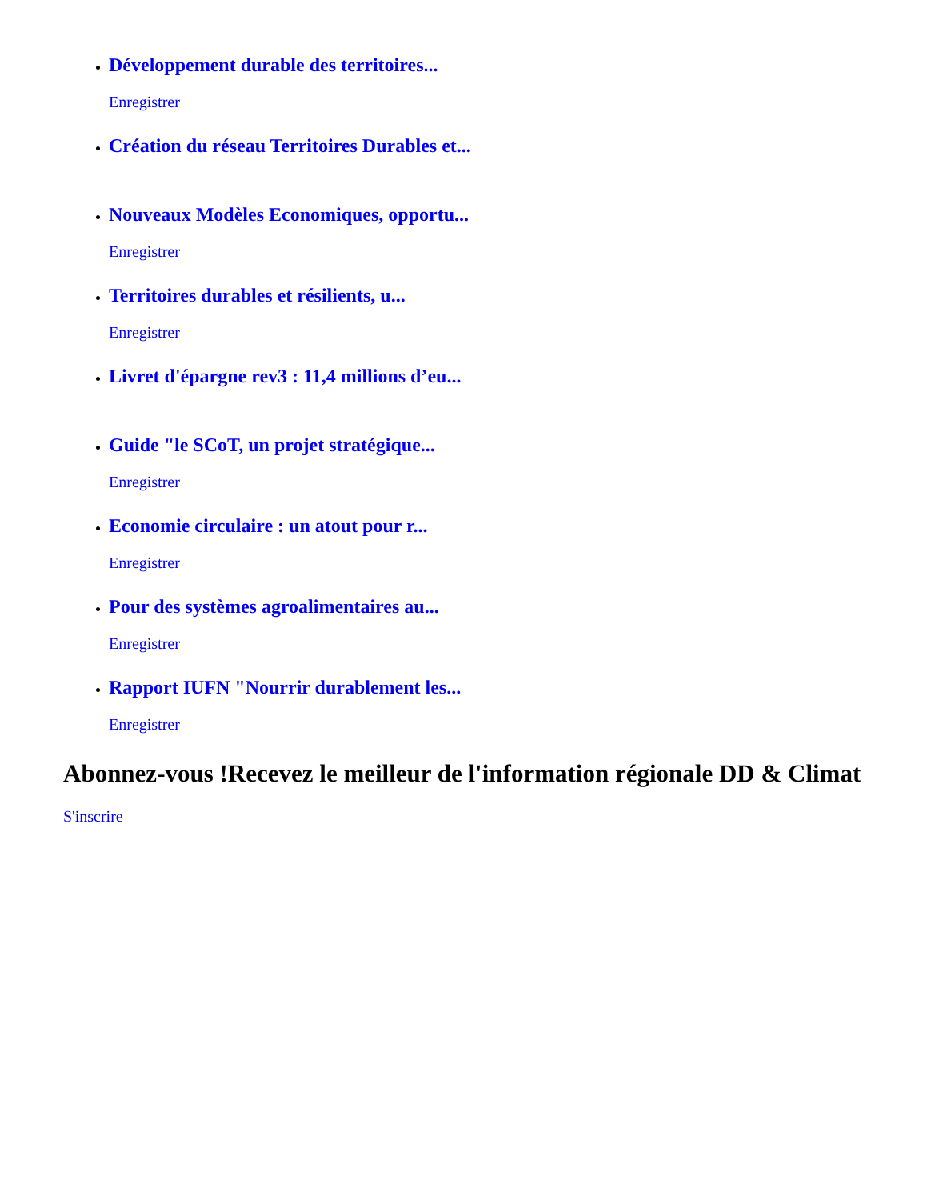Développement durable des territoires...
Enregistrer
Création du réseau Territoires Durables et...
Nouveaux Modèles Economiques, opportu...
Enregistrer
Territoires durables et résilients, u...
Enregistrer
Livret d'épargne rev3 : 11,4 millions d’eu...
Guide "le SCoT, un projet stratégique...
Enregistrer
Economie circulaire : un atout pour r...
Enregistrer
Pour des systèmes agroalimentaires au...
Enregistrer
Rapport IUFN "Nourrir durablement les...
Enregistrer
Abonnez-vous !Recevez le meilleur de l'information régionale DD & Climat
S'inscrire